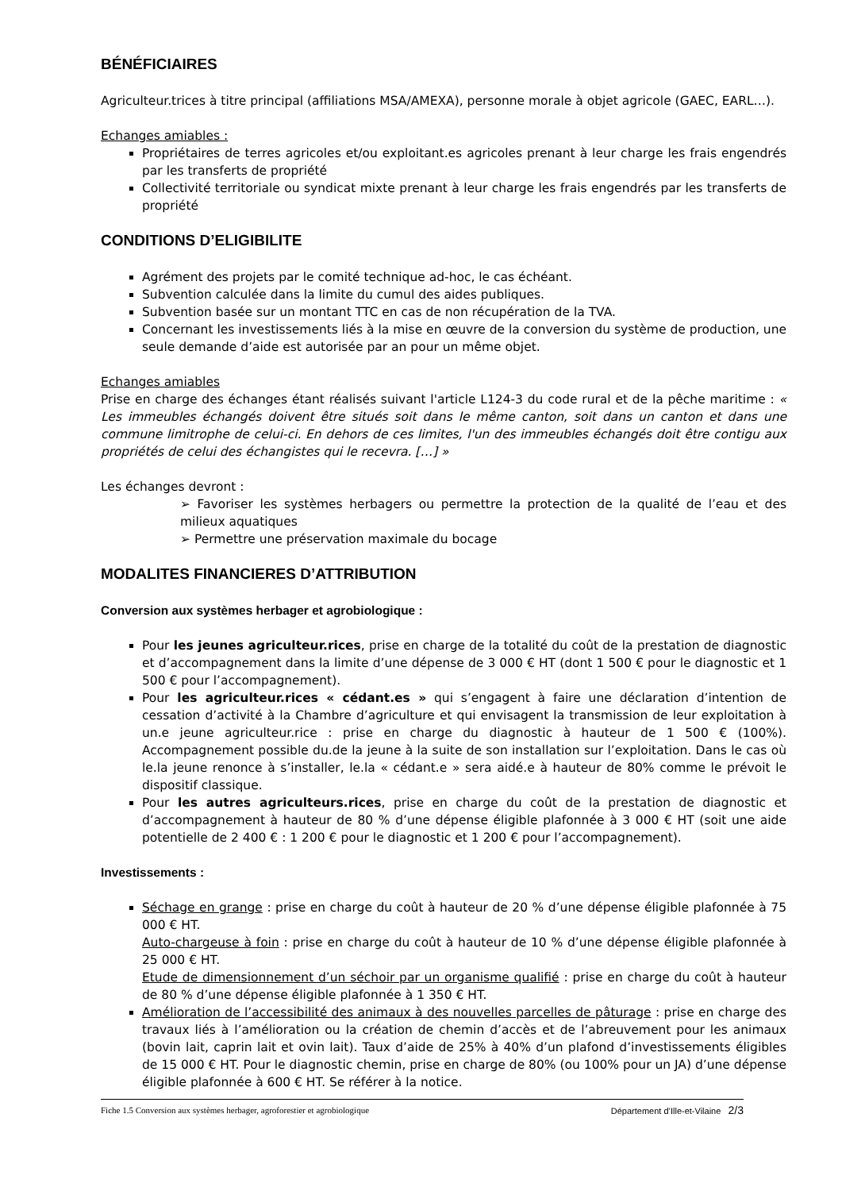BÉNÉFICIAIRES
Agriculteur.trices à titre principal (affiliations MSA/AMEXA), personne morale à objet agricole (GAEC, EARL…).
Echanges amiables :
Propriétaires de terres agricoles et/ou exploitant.es agricoles prenant à leur charge les frais engendrés par les transferts de propriété
Collectivité territoriale ou syndicat mixte prenant à leur charge les frais engendrés par les transferts de propriété
CONDITIONS D’ELIGIBILITE
Agrément des projets par le comité technique ad-hoc, le cas échéant.
Subvention calculée dans la limite du cumul des aides publiques.
Subvention basée sur un montant TTC en cas de non récupération de la TVA.
Concernant les investissements liés à la mise en œuvre de la conversion du système de production, une seule demande d’aide est autorisée par an pour un même objet.
Echanges amiables
Prise en charge des échanges étant réalisés suivant l'article L124-3 du code rural et de la pêche maritime : « Les immeubles échangés doivent être situés soit dans le même canton, soit dans un canton et dans une commune limitrophe de celui-ci. En dehors de ces limites, l'un des immeubles échangés doit être contigu aux propriétés de celui des échangistes qui le recevra. […] »
Les échanges devront :
➢ Favoriser les systèmes herbagers ou permettre la protection de la qualité de l’eau et des milieux aquatiques
➢ Permettre une préservation maximale du bocage
MODALITES FINANCIERES D’ATTRIBUTION
Conversion aux systèmes herbager et agrobiologique :
Pour les jeunes agriculteur.rices, prise en charge de la totalité du coût de la prestation de diagnostic et d’accompagnement dans la limite d’une dépense de 3 000 € HT (dont 1 500 € pour le diagnostic et 1 500 € pour l’accompagnement).
Pour les agriculteur.rices « cédant.es » qui s’engagent à faire une déclaration d’intention de cessation d’activité à la Chambre d’agriculture et qui envisagent la transmission de leur exploitation à un.e jeune agriculteur.rice : prise en charge du diagnostic à hauteur de 1 500 € (100%). Accompagnement possible du.de la jeune à la suite de son installation sur l’exploitation. Dans le cas où le.la jeune renonce à s’installer, le.la « cédant.e » sera aidé.e à hauteur de 80% comme le prévoit le dispositif classique.
Pour les autres agriculteurs.rices, prise en charge du coût de la prestation de diagnostic et d’accompagnement à hauteur de 80 % d’une dépense éligible plafonnée à 3 000 € HT (soit une aide potentielle de 2 400 € : 1 200 € pour le diagnostic et 1 200 € pour l’accompagnement).
Investissements :
Séchage en grange : prise en charge du coût à hauteur de 20 % d’une dépense éligible plafonnée à 75 000 € HT.
Auto-chargeuse à foin : prise en charge du coût à hauteur de 10 % d’une dépense éligible plafonnée à 25 000 € HT.
Etude de dimensionnement d’un séchoir par un organisme qualifié : prise en charge du coût à hauteur de 80 % d’une dépense éligible plafonnée à 1 350 € HT.
Amélioration de l’accessibilité des animaux à des nouvelles parcelles de pâturage : prise en charge des travaux liés à l’amélioration ou la création de chemin d’accès et de l’abreuvement pour les animaux (bovin lait, caprin lait et ovin lait). Taux d’aide de 25% à 40% d’un plafond d’investissements éligibles de 15 000 € HT. Pour le diagnostic chemin, prise en charge de 80% (ou 100% pour un JA) d’une dépense éligible plafonnée à 600 € HT. Se référer à la notice.
Fiche 1.5 Conversion aux systèmes herbager, agroforestier et agrobiologique Département d’Ille-et-Vilaine 2/3